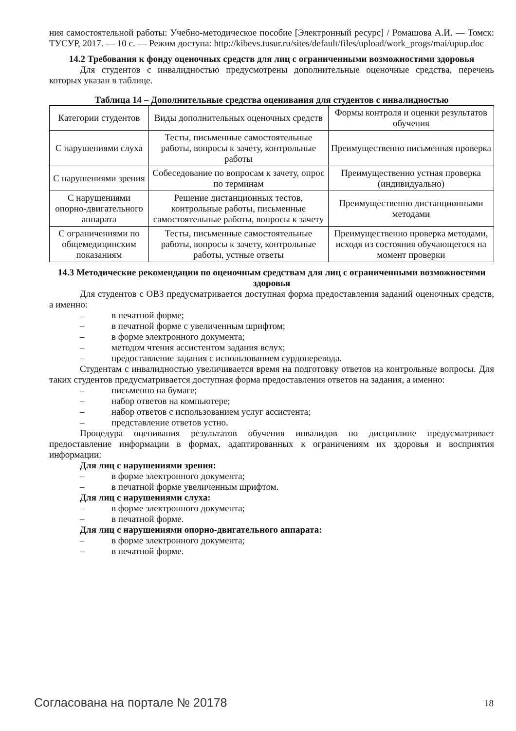ния самостоятельной работы: Учебно-методическое пособие [Электронный ресурс] / Ромашова А.И. — Томск: ТУСУР, 2017. — 10 с. — Режим доступа: http://kibevs.tusur.ru/sites/default/files/upload/work_progs/mai/upup.doc
14.2 Требования к фонду оценочных средств для лиц с ограниченными возможностями здоровья
Для студентов с инвалидностью предусмотрены дополнительные оценочные средства, перечень которых указан в таблице.
Таблица 14 – Дополнительные средства оценивания для студентов с инвалидностью
| Категории студентов | Виды дополнительных оценочных средств | Формы контроля и оценки результатов обучения |
| С нарушениями слуха | Тесты, письменные самостоятельные работы, вопросы к зачету, контрольные работы | Преимущественно письменная проверка |
| С нарушениями зрения | Собеседование по вопросам к зачету, опрос по терминам | Преимущественно устная проверка (индивидуально) |
| С нарушениями опорно-двигательного аппарата | Решение дистанционных тестов, контрольные работы, письменные самостоятельные работы, вопросы к зачету | Преимущественно дистанционными методами |
| С ограничениями по общемедицинским показаниям | Тесты, письменные самостоятельные работы, вопросы к зачету, контрольные работы, устные ответы | Преимущественно проверка методами, исходя из состояния обучающегося на момент проверки |
14.3 Методические рекомендации по оценочным средствам для лиц с ограниченными возможностями здоровья
Для студентов с ОВЗ предусматривается доступная форма предоставления заданий оценочных средств, а именно:
– в печатной форме;
– в печатной форме с увеличенным шрифтом;
– в форме электронного документа;
– методом чтения ассистентом задания вслух;
– предоставление задания с использованием сурдоперевода.
Студентам с инвалидностью увеличивается время на подготовку ответов на контрольные вопросы. Для таких студентов предусматривается доступная форма предоставления ответов на задания, а именно:
– письменно на бумаге;
– набор ответов на компьютере;
– набор ответов с использованием услуг ассистента;
– представление ответов устно.
Процедура оценивания результатов обучения инвалидов по дисциплине предусматривает предоставление информации в формах, адаптированных к ограничениям их здоровья и восприятия информации:
Для лиц с нарушениями зрения:
– в форме электронного документа;
– в печатной форме увеличенным шрифтом.
Для лиц с нарушениями слуха:
– в форме электронного документа;
– в печатной форме.
Для лиц с нарушениями опорно-двигательного аппарата:
– в форме электронного документа;
– в печатной форме.
Согласована на портале № 20178 18